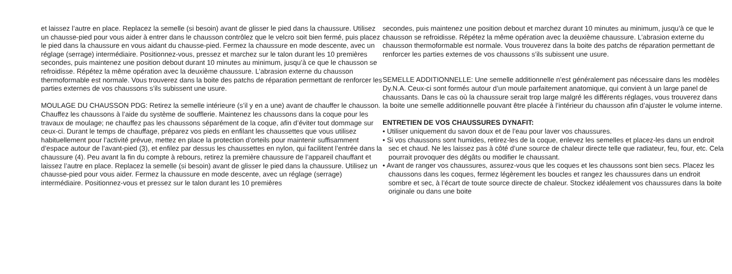et laissez l’autre en place. Replacez la semelle (si besoin) avant de glisser le pied dans la chaussure. Utilisez un chausse-pied pour vous aider à entrer dans le chausson contrôlez que le velcro soit bien fermé, puis placez le pied dans la chaussure en vous aidant du chausse-pied. Fermez la chaussure en mode descente, avec un réglage (serrage) intermédiaire. Positionnez-vous, pressez et marchez sur le talon durant les 10 premières secondes, puis maintenez une position debout durant 10 minutes au minimum, jusqu’à ce que le chausson se refroidisse. Répétez la même opération avec la deuxième chaussure. L’abrasion externe du chausson thermoformable est normale. Vous trouverez dans la boite des patchs de réparation permettant de renforcer les parties externes de vos chaussons s’ils subissent une usure.
MOULAGE DU CHAUSSON PDG: Retirez la semelle intérieure (s’il y en a une) avant de chauffer le chausson. Chauffez les chaussons à l’aide du système de soufflerie. Maintenez les chaussons dans la coque pour les travaux de moulage; ne chauffez pas les chaussons séparément de la coque, afin d’éviter tout dommage sur ceux-ci. Durant le temps de chauffage, préparez vos pieds en enfilant les chaussettes que vous utilisez habituellement pour l’activité prévue, mettez en place la protection d’orteils pour maintenir suffisamment d’espace autour de l’avant-pied (3), et enfilez par dessus les chaussettes en nylon, qui facilitent l’entrée dans la chaussure (4). Peu avant la fin du compte à rebours, retirez la première chaussure de l’appareil chauffant et laissez l’autre en place. Replacez la semelle (si besoin) avant de glisser le pied dans la chaussure. Utilisez un chausse-pied pour vous aider. Fermez la chaussure en mode descente, avec un réglage (serrage) intermédiaire. Positionnez-vous et pressez sur le talon durant les 10 premières
secondes, puis maintenez une position debout et marchez durant 10 minutes au minimum, jusqu’à ce que le chausson se refroidisse. Répétez la même opération avec la deuxième chaussure. L’abrasion externe du chausson thermoformable est normale. Vous trouverez dans la boite des patchs de réparation permettant de renforcer les parties externes de vos chaussons s’ils subissent une usure.
SEMELLE ADDITIONNELLE: Une semelle additionnelle n’est généralement pas nécessaire dans les modèles Dy.N.A. Ceux-ci sont formés autour d’un moule parfaitement anatomique, qui convient à un large panel de chaussants. Dans le cas où la chaussure serait trop large malgré les différents réglages, vous trouverez dans la boite une semelle additionnelle pouvant être placée à l’intérieur du chausson afin d’ajuster le volume interne.
ENTRETIEN DE VOS CHAUSSURES DYNAFIT:
• Utiliser uniquement du savon doux et de l’eau pour laver vos chaussures.
• Si vos chaussons sont humides, retirez-les de la coque, enlevez les semelles et placez-les dans un endroit sec et chaud. Ne les laissez pas à côté d’une source de chaleur directe telle que radiateur, feu, four, etc. Cela pourrait provoquer des dégâts ou modifier le chaussant.
• Avant de ranger vos chaussures, assurez-vous que les coques et les chaussons sont bien secs. Placez les chaussons dans les coques, fermez légèrement les boucles et rangez les chaussures dans un endroit sombre et sec, à l’écart de toute source directe de chaleur. Stockez idéalement vos chaussures dans la boite originale ou dans une boite